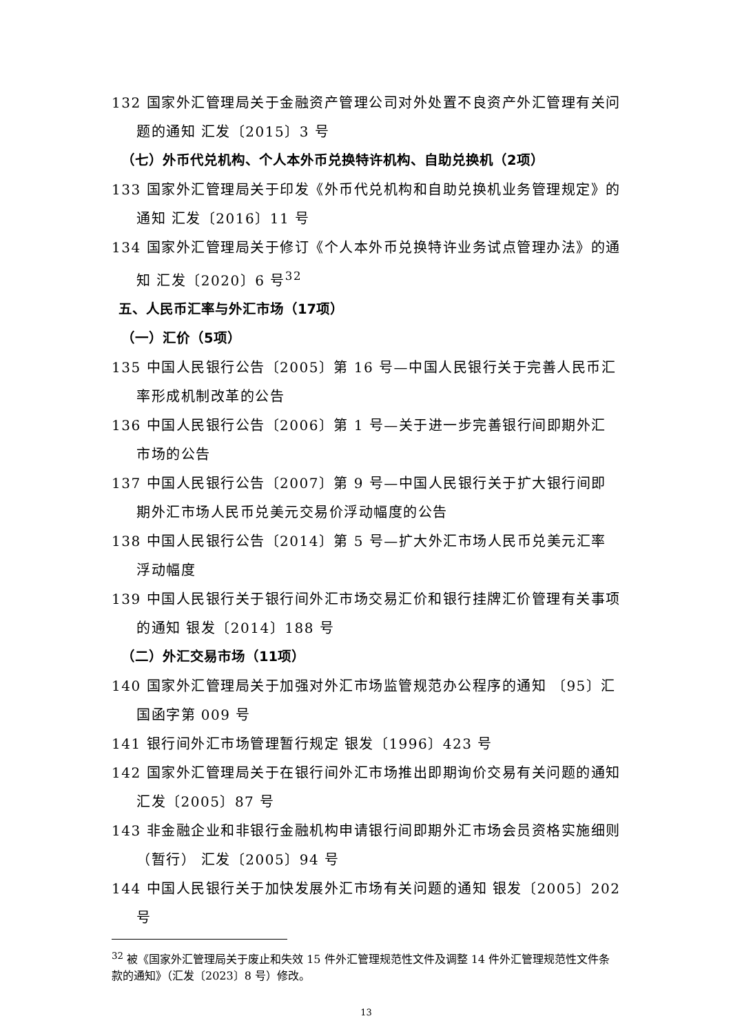132 国家外汇管理局关于金融资产管理公司对外处置不良资产外汇管理有关问题的通知 汇发〔2015〕3 号
（七）外币代兑机构、个人本外币兑换特许机构、自助兑换机（2项）
133 国家外汇管理局关于印发《外币代兑机构和自助兑换机业务管理规定》的通知 汇发〔2016〕11 号
134 国家外汇管理局关于修订《个人本外币兑换特许业务试点管理办法》的通知 汇发〔2020〕6 号<sup>32</sup>
五、人民币汇率与外汇市场（17项）
（一）汇价（5项）
135 中国人民银行公告〔2005〕第 16 号—中国人民银行关于完善人民币汇率形成机制改革的公告
136 中国人民银行公告〔2006〕第 1 号—关于进一步完善银行间即期外汇市场的公告
137 中国人民银行公告〔2007〕第 9 号—中国人民银行关于扩大银行间即期外汇市场人民币兑美元交易价浮动幅度的公告
138 中国人民银行公告〔2014〕第 5 号—扩大外汇市场人民币兑美元汇率浮动幅度
139 中国人民银行关于银行间外汇市场交易汇价和银行挂牌汇价管理有关事项的通知 银发〔2014〕188 号
（二）外汇交易市场（11项）
140 国家外汇管理局关于加强对外汇市场监管规范办公程序的通知 〔95〕汇国函字第 009 号
141 银行间外汇市场管理暂行规定 银发〔1996〕423 号
142 国家外汇管理局关于在银行间外汇市场推出即期询价交易有关问题的通知 汇发〔2005〕87 号
143 非金融企业和非银行金融机构申请银行间即期外汇市场会员资格实施细则（暂行） 汇发〔2005〕94 号
144 中国人民银行关于加快发展外汇市场有关问题的通知 银发〔2005〕202 号
<sup>32</sup> 被《国家外汇管理局关于废止和失效 15 件外汇管理规范性文件及调整 14 件外汇管理规范性文件条款的通知》（汇发〔2023〕8 号）修改。
13